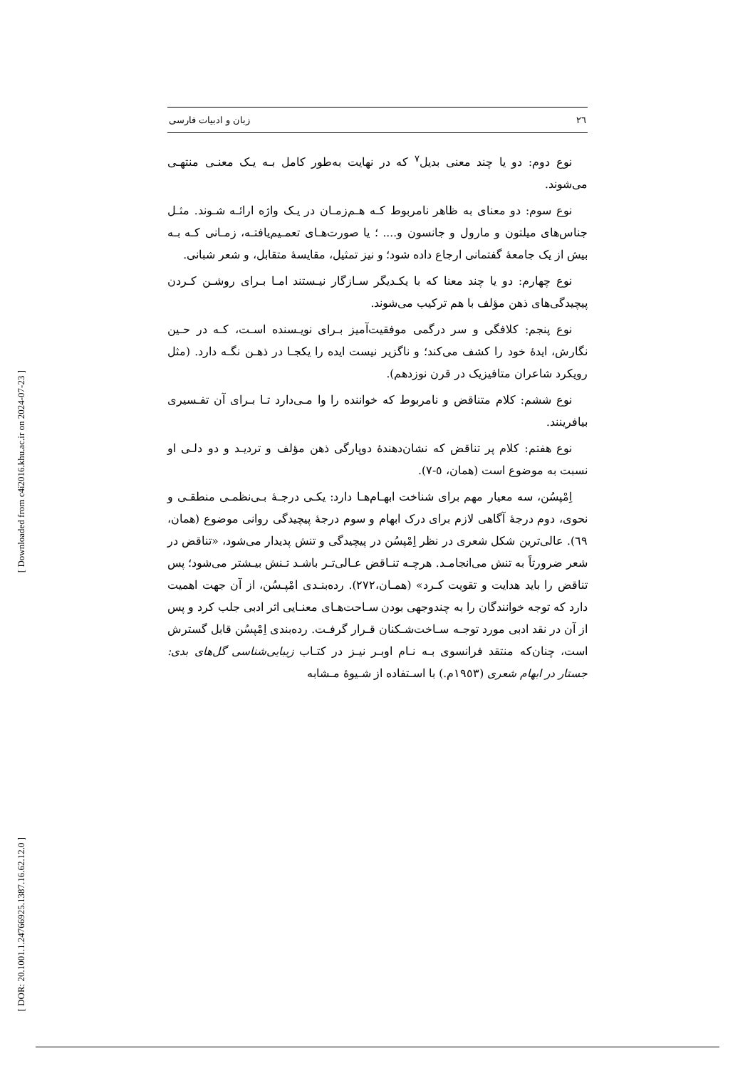[ Downloaded from c4i2016.khu.ac.ir on 2024-07-23 ]
[ DOR: 20.1001.1.24766925.1387.16.62.12.0 ]
٢٦ زبان و ادبیات فارسی
نوع دوم: دو یا چند معنی بدیل<sup>٧</sup> که در نهایت به‌طور کامل بـه یـک معنـی منتهـی می‌شوند.
نوع سوم: دو معنای به ظاهر نامربوط کـه هـم‌زمـان در یـک واژه ارائـه شـوند. مثـل جناس‌های میلتون و مارول و جانسون و.... ؛ یا صورت‌هـای تعمـیم‌یافتـه، زمـانی کـه بـه بیش از یک جامعهٔ گفتمانی ارجاع داده شود؛ و نیز تمثیل، مقایسهٔ متقابل، و شعر شبانی.
نوع چهارم: دو یا چند معنا که با یکـدیگر سـازگار نیـستند امـا بـرای روشـن کـردن پیچیدگی‌های ذهن مؤلف با هم ترکیب می‌شوند.
نوع پنجم: کلافگی و سر درگمی موفقیت‌آمیز بـرای نویـسنده اسـت، کـه در حـین نگارش، ایدهٔ خود را کشف می‌کند؛ و ناگزیر نیست ایده را یکجـا در ذهـن نگـه دارد. (مثل رویکرد شاعران متافیزیک در قرن نوزدهم).
نوع ششم: کلام متناقض و نامربوط که خواننده را وا مـی‌دارد تـا بـرای آن تفـسیری بیافرینند.
نوع هفتم: کلام پر تناقض که نشان‌دهندهٔ دوپارگی ذهن مؤلف و تردیـد و دو دلـی او نسبت به موضوع است (همان، ٥-٧).
اِمْپسُن، سه معیار مهم برای شناخت ابهـام‌هـا دارد: یکـی درجـهٔ بـی‌نظمـی منطقـی و نحوی، دوم درجهٔ آگاهی لازم برای درک ابهام و سوم درجهٔ پیچیدگی روانی موضوع (همان، ٦٩). عالی‌ترین شکل شعری در نظر اِمْپسُن در پیچیدگی و تنش پدیدار می‌شود، «تناقض در شعر ضرورتاً به تنش می‌انجامـد. هرچـه تنـاقض عـالی‌تـر باشـد تـنش بیـشتر می‌شود؛ پس تناقض را باید هدایت و تقویت کـرد» (همـان،٢٧٢). رده‌بنـدی امْپـسُن، از آن جهت اهمیت دارد که توجه خوانندگان را به چندوجهی بودن سـاحت‌هـای معنـایی اثر ادبی جلب کرد و پس از آن در نقد ادبی مورد توجـه سـاخت‌شـکنان قـرار گرفـت. رده‌بندی اِمْپسُن قابل گسترش است، چنان‌که منتقد فرانسوی بـه نـام اوبـر نیـز در کتـاب زیبایی‌شناسی گل‌های بدی: جستار در ابهام شعری (١٩٥٣م.) با اسـتفاده از شـیوهٔ مـشابه